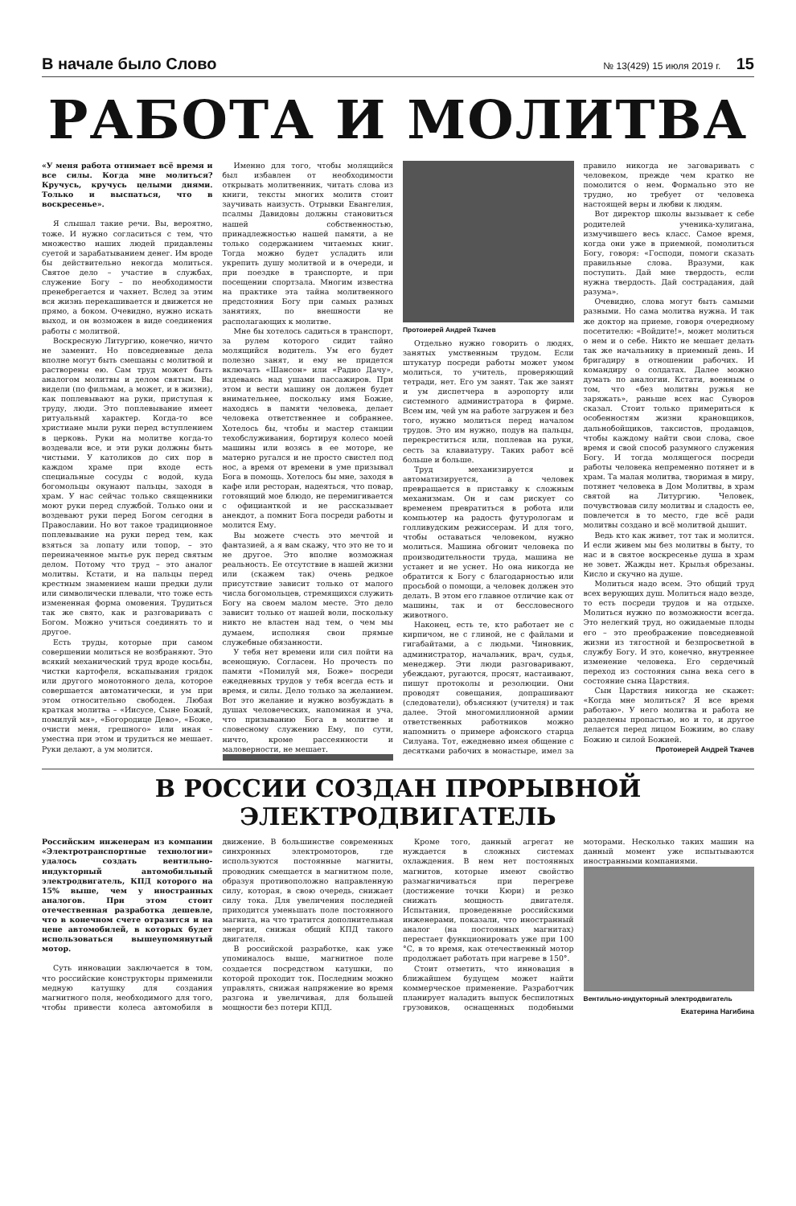В начале было Слово № 13(429) 15 июля 2019 г. 15
РАБОТА И МОЛИТВА
«У меня работа отнимает всё время и все силы. Когда мне молиться? Кручусь, кручусь целыми днями. Только и выспаться, что в воскресенье».
Я слышал такие речи. Вы, вероятно, тоже. И нужно согласиться с тем, что множество наших людей придавлены суетой и зарабатыванием денег. Им вроде бы действительно некогда молиться. Святое дело – участие в службах, служение Богу – по необходимости пренебрегается и чахнет. Вслед за этим вся жизнь перекашивается и движется не прямо, а боком. Очевидно, нужно искать выход, и он возможен в виде соединения работы с молитвой.
Воскресную Литургию, конечно, ничто не заменит. Но повседневные дела вполне могут быть смешаны с молитвой и растворены ею. Сам труд может быть аналогом молитвы и делом святым. Вы видели (по фильмам, а может, и в жизни), как поплевывают на руки, приступая к труду, люди. Это поплевывание имеет ритуальный характер. Когда-то все христиане мыли руки перед вступлением в церковь. Руки на молитве когда-то воздевали все, и эти руки должны быть чистыми. У католиков до сих пор в каждом храме при входе есть специальные сосуды с водой, куда богомольцы окунают пальцы, заходя в храм. У нас сейчас только священники моют руки перед службой. Только они и воздевают руки перед Богом сегодня в Православии. Но вот такое традиционное поплевывание на руки перед тем, как взяться за лопату или топор, – это переиначенное мытье рук перед святым делом. Потому что труд – это аналог молитвы. Кстати, и на пальцы перед крестным знамением наши предки дули или символически плевали, что тоже есть измененная форма омовения. Трудиться так же свято, как и разговаривать с Богом. Можно учиться соединять то и другое.
Есть труды, которые при самом совершении молиться не возбраняют. Это всякий механический труд вроде косьбы, чистки картофеля, вскапывания грядок или другого монотонного дела, которое совершается автоматически, и ум при этом относительно свободен. Любая краткая молитва – «Иисусе, Сыне Божий, помилуй мя», «Богородице Дево», «Боже, очисти меня, грешного» или иная – уместна при этом и трудиться не мешает. Руки делают, а ум молится.
Именно для того, чтобы молящийся был избавлен от необходимости открывать молитвенник, читать слова из книги, тексты многих молитв стоит заучивать наизусть. Отрывки Евангелия, псалмы Давидовы должны становиться нашей собственностью, принадлежностью нашей памяти, а не только содержанием читаемых книг. Тогда можно будет усладить или укрепить душу молитвой и в очереди, и при поездке в транспорте, и при посещении спортзала. Многим известна на практике эта тайна молитвенного предстояния Богу при самых разных занятиях, по внешности не располагающих к молитве.
Мне бы хотелось садиться в транспорт, за рулем которого сидит тайно молящийся водитель. Ум его будет полезно занят, и ему не придется включать «Шансон» или «Радио Дачу», издеваясь над ушами пассажиров. При этом и вести машину он должен будет внимательнее, поскольку имя Божие, находясь в памяти человека, делает человека ответственнее и собраннее. Хотелось бы, чтобы и мастер станции техобслуживания, бортируя колесо моей машины или возясь в ее моторе, не матерно ругался и не просто свистел под нос, а время от времени в уме призывал Бога в помощь. Хотелось бы мне, заходя в кафе или ресторан, надеяться, что повар, готовящий мое блюдо, не перемигивается с официанткой и не рассказывает анекдот, а помнит Бога посреди работы и молится Ему.
Вы можете счесть это мечтой и фантазией, а я вам скажу, что это не то и не другое. Это вполне возможная реальность. Ее отсутствие в нашей жизни или (скажем так) очень редкое присутствие зависит только от малого числа богомольцев, стремящихся служить Богу на своем малом месте. Это дело зависит только от нашей воли, поскольку никто не властен над тем, о чем мы думаем, исполняя свои прямые служебные обязанности.
У тебя нет времени или сил пойти на всенощную. Согласен. Но прочесть по памяти «Помилуй мя, Боже» посреди ежедневных трудов у тебя всегда есть и время, и силы. Дело только за желанием. Вот это желание и нужно возбуждать в душах человеческих, напоминая и уча, что призыванию Бога в молитве и словесному служению Ему, по сути, ничто, кроме рассеянности и маловерности, не мешает.
Протоиерей Андрей Ткачев
Отдельно нужно говорить о людях, занятых умственным трудом. Если штукатур посреди работы может умом молиться, то учитель, проверяющий тетради, нет. Его ум занят. Так же занят и ум диспетчера в аэропорту или системного администратора в фирме. Всем им, чей ум на работе загружен и без того, нужно молиться перед началом трудов. Это им нужно, подув на пальцы, перекреститься или, поплевав на руки, сесть за клавиатуру. Таких работ всё больше и больше.
Труд механизируется и автоматизируется, а человек превращается в приставку к сложным механизмам. Он и сам рискует со временем превратиться в робота или компьютер на радость футурологам и голливудским режиссерам. И для того, чтобы оставаться человеком, нужно молиться. Машина обгонит человека по производительности труда, машина не устанет и не уснет. Но она никогда не обратится к Богу с благодарностью или просьбой о помощи, а человек должен это делать. В этом его главное отличие как от машины, так и от бессловесного животного.
Наконец, есть те, кто работает не с кирпичом, не с глиной, не с файлами и гигабайтами, а с людьми. Чиновник, администратор, начальник, врач, судья, менеджер. Эти люди разговаривают, убеждают, ругаются, просят, настаивают, пишут протоколы и резолюции. Они проводят совещания, допрашивают (следователи), объясняют (учителя) и так далее. Этой многомиллионной армии ответственных работников можно напомнить о примере афонского старца Силуана. Тот, ежедневно имея общение с десятками рабочих в монастыре, имел за правило никогда не заговаривать с человеком, прежде чем кратко не помолится о нем. Формально это не трудно, но требует от человека настоящей веры и любви к людям.
Вот директор школы вызывает к себе родителей ученика-хулигана, измучившего весь класс. Самое время, когда они уже в приемной, помолиться Богу, говоря: «Господи, помоги сказать правильные слова. Вразуми, как поступить. Дай мне твердость, если нужна твердость. Дай сострадания, дай разума».
Очевидно, слова могут быть самыми разными. Но сама молитва нужна. И так же доктор на приеме, говоря очередному посетителю: «Войдите!», может молиться о нем и о себе. Никто не мешает делать так же начальнику в приемный день. И бригадиру в отношении рабочих. И командиру о солдатах. Далее можно думать по аналогии. Кстати, военным о том, что «без молитвы ружья не заряжать», раньше всех нас Суворов сказал. Стоит только примериться к особенностям жизни крановщиков, дальнобойщиков, таксистов, продавцов, чтобы каждому найти свои слова, свое время и свой способ разумного служения Богу. И тогда молящегося посреди работы человека непременно потянет и в храм. Та малая молитва, творимая в миру, потянет человека в Дом Молитвы, в храм святой на Литургию. Человек, почувствовав силу молитвы и сладость ее, повлечется в то место, где всё ради молитвы создано и всё молитвой дышит.
Ведь кто как живет, тот так и молится. И если живем мы без молитвы в быту, то нас и в святое воскресенье душа в храм не зовет. Жажды нет. Крылья обрезаны. Кисло и скучно на душе.
Молиться надо всем. Это общий труд всех верующих душ. Молиться надо везде, то есть посреди трудов и на отдыхе. Молиться нужно по возможности всегда. Это нелегкий труд, но ожидаемые плоды его – это преображение повседневной жизни из тягостной и безпросветной в службу Богу. И это, конечно, внутреннее изменение человека. Его сердечный переход из состояния сына века сего в состояние сына Царствия.
Сын Царствия никогда не скажет: «Когда мне молиться? Я все время работаю». У него молитва и работа не разделены пропастью, но и то, и другое делается перед лицом Божиим, во славу Божию и силой Божией.
Протоиерей Андрей Ткачев
В РОССИИ СОЗДАН ПРОРЫВНОЙ ЭЛЕКТРОДВИГАТЕЛЬ
Российским инженерам из компании «Электротранспортные технологии» удалось создать вентильно-индукторный автомобильный электродвигатель, КПД которого на 15% выше, чем у иностранных аналогов. При этом стоит отечественная разработка дешевле, что в конечном счете отразится и на цене автомобилей, в которых будет использоваться вышеупомянутый мотор.
Суть инновации заключается в том, что российские конструкторы применили медную катушку для создания магнитного поля, необходимого для того, чтобы привести колеса автомобиля в движение. В большинстве современных синхронных электромоторов, где используются постоянные магниты, проводник смещается в магнитном поле, образуя противоположно направленную силу, которая, в свою очередь, снижает силу тока. Для увеличения последней приходится уменьшать поле постоянного магнита, на что тратится дополнительная энергия, снижая общий КПД такого двигателя.
В российской разработке, как уже упоминалось выше, магнитное поле создается посредством катушки, по которой проходит ток. Последним можно управлять, снижая напряжение во время разгона и увеличивая, для большей мощности без потери КПД.
Кроме того, данный агрегат не нуждается в сложных системах охлаждения. В нем нет постоянных магнитов, которые имеют свойство размагничиваться при перегреве (достижение точки Кюри) и резко снижать мощность двигателя. Испытания, проведенные российскими инженерами, показали, что иностранный аналог (на постоянных магнитах) перестает функционировать уже при 100 °С, в то время, как отечественный мотор продолжает работать при нагреве в 150°.
Стоит отметить, что инновация в ближайшем будущем может найти коммерческое применение. Разработчик планирует наладить выпуск беспилотных грузовиков, оснащенных подобными моторами. Несколько таких машин на данный момент уже испытываются иностранными компаниями.
Вентильно-индукторный электродвигатель
Екатерина Нагибина